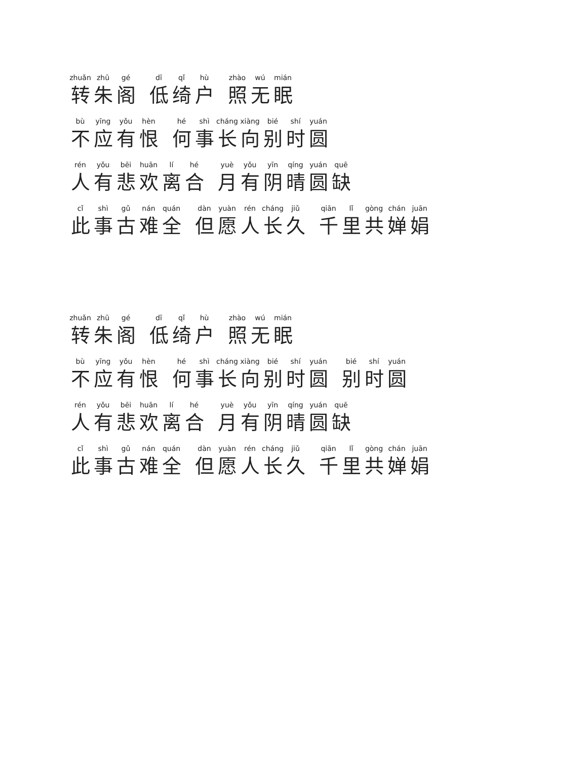zhuǎn 转 zhū 朱 gé 阁 dī 低 qǐ 绮 hù 户 zhào 照 wú 无 mián 眠
bù 不 yīng 应 yǒu 有 hèn 恨 hé 何 shì 事 cháng 长 xiàng 向 bié 别 shí 时 yuán 圆
rén 人 yǒu 有 bēi 悲 huān 欢 lí 离 hé 合 yuè 月 yǒu 有 yīn 阴 qíng 晴 yuán 圆 quē 缺
cǐ 此 shì 事 gǔ 古 nán 难 quán 全 dàn 但 yuàn 愿 rén 人 cháng 长 jiǔ 久 qiān 千 lǐ 里 gòng 共 chán 婵 juān 娟
zhuǎn 转 zhū 朱 gé 阁 dī 低 qǐ 绮 hù 户 zhào 照 wú 无 mián 眠
bù 不 yīng 应 yǒu 有 hèn 恨 hé 何 shì 事 cháng 长 xiàng 向 bié 别 shí 时 yuán 圆 bié 别 shí 时 yuán 圆
rén 人 yǒu 有 bēi 悲 huān 欢 lí 离 hé 合 yuè 月 yǒu 有 yīn 阴 qíng 晴 yuán 圆 quē 缺
cǐ 此 shì 事 gǔ 古 nán 难 quán 全 dàn 但 yuàn 愿 rén 人 cháng 长 jiǔ 久 qiān 千 lǐ 里 gòng 共 chán 婵 juān 娟